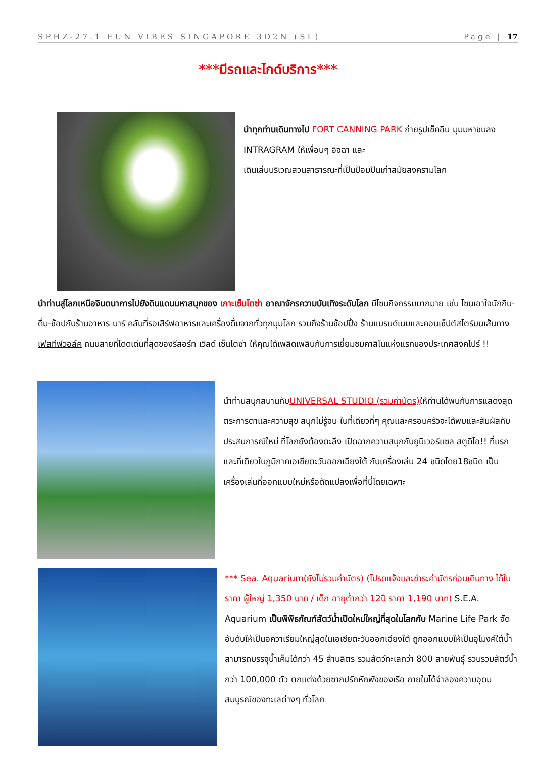SPHZ-27.1 FUN VIBES SINGAPORE 3D2N (SL) Page | 17
***มีรถและไกด์บริการ***
นำทุกท่านเดินทางไป FORT CANNING PARK ถ่ายรูปเช็คอิน มุมมหาชนลง INTRAGRAM ให้เพื่อนๆ อิจฉา และ
เดินเล่นบริเวณสวนสาธารณะที่เป็นป้อมปืนเก่าสมัยสงครามโลก
นำท่านสู่โลกเหนือจินตนาการไปยังดินแดนมหาสนุกของ เกาะเซ็นโตซ่า อาณาจักรความบันเทิงระดับโลก มีโซนกิจกรรมมากมาย เช่น โซนเอาใจนักกิน-ดื่ม-ช้อปกับร้านอาหาร บาร์ คลับที่รอเสิร์ฟอาหารและเครื่องดื่มจากทั่วทุกมุมโลก รวมถึงร้านช้อปปิ้ง ร้านแบรนด์เนมและคอนเซ็ปต์สโตร์บนเส้นทางเฟสทีฟวอล์ค ถนนสายที่โดดเด่นที่สุดของรีสอร์ท เวิลด์ เซ็นโตซ่า ให้คุณได้เพลิดเพลินกับการเยี่ยมชมคาสิโนแห่งแรกของประเทศสิงคโปร์ !!
นำท่านสนุกสนานกับUNIVERSAL STUDIO (รวมค่าบัตร) ให้ท่านได้พบกับการแสดงสุดตระการตาและความสุข สนุกไม่รู้จบ ในที่เดียวที่ๆ คุณและครอบครัวจะได้พบและสัมผัสกับประสบการณ์ใหม่ ที่โลกยังต้องตะลึง เปิดฉากความสนุกกับยูนิเวอร์แซล สตูดิโอ!! ที่แรกและที่เดียวในภูมิภาคเอเชียตะวันออกเฉียงใต้ กับเครื่องเล่น 24 ชนิดโดย18ชนิด เป็นเครื่องเล่นที่ออกแบบใหม่หรือดัดแปลงเพื่อที่นี่โดยเฉพาะ
*** Sea. Aquarium(ยังไม่รวมค่าบัตร) (โปรดแจ้งและชำระค่าบัตรก่อนเดินทาง ได้ในราคา ผู้ใหญ่ 1,350 บาท / เด็ก อายุต่ำกว่า 12ปี ราคา 1,190 บาท) S.E.A. Aquarium เป็นพิพิธภัณฑ์สัตว์น้ำเปิดใหม่ใหญ่ที่สุดในโลกกับ Marine Life Park จัดอันดับให้เป็นอควาเรียมใหญ่สุดในเอเชียตะวันออกเฉียงใต้ ถูกออกแบบให้เป็นอุโมงค์ใต้น้ำ สามารถบรรจุน้ำเค็มได้กว่า 45 ล้านลิตร รวมสัตว์ทะเลกว่า 800 สายพันธุ์ รวบรวมสัตว์น้ำกว่า 100,000 ตัว ตกแต่งด้วยซากปรักหักพังของเรือ ภายในได้จำลองความอุดมสมบูรณ์ของทะเลต่างๆ ทั่วโลก